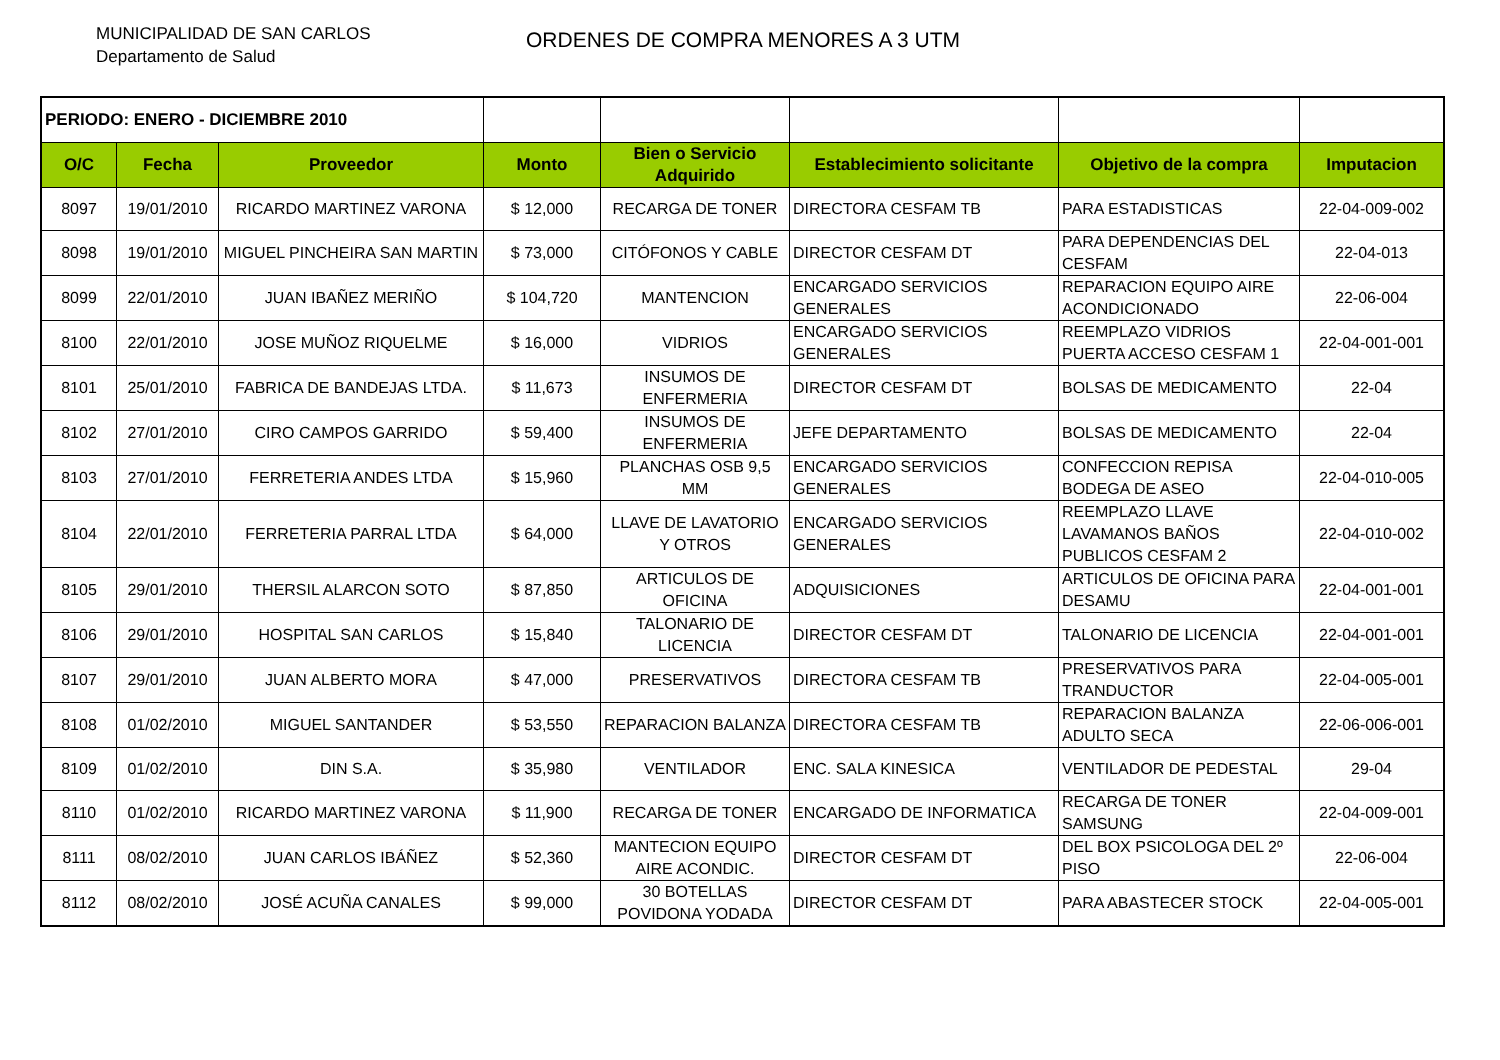MUNICIPALIDAD DE SAN CARLOS
Departamento de Salud
ORDENES DE COMPRA MENORES A 3 UTM
| PERIODO: ENERO - DICIEMBRE 2010 | | | | | | | |
| O/C | Fecha | Proveedor | Monto | Bien o Servicio Adquirido | Establecimiento solicitante | Objetivo de la compra | Imputacion |
| 8097 | 19/01/2010 | RICARDO MARTINEZ VARONA | $ 12,000 | RECARGA DE TONER | DIRECTORA CESFAM TB | PARA ESTADISTICAS | 22-04-009-002 |
| 8098 | 19/01/2010 | MIGUEL PINCHEIRA SAN MARTIN | $ 73,000 | CITÓFONOS Y CABLE | DIRECTOR CESFAM DT | PARA DEPENDENCIAS DEL CESFAM | 22-04-013 |
| 8099 | 22/01/2010 | JUAN IBAÑEZ MERIÑO | $ 104,720 | MANTENCION | ENCARGADO SERVICIOS GENERALES | REPARACION EQUIPO AIRE ACONDICIONADO | 22-06-004 |
| 8100 | 22/01/2010 | JOSE MUÑOZ RIQUELME | $ 16,000 | VIDRIOS | ENCARGADO SERVICIOS GENERALES | REEMPLAZO VIDRIOS PUERTA ACCESO CESFAM 1 | 22-04-001-001 |
| 8101 | 25/01/2010 | FABRICA DE BANDEJAS LTDA. | $ 11,673 | INSUMOS DE ENFERMERIA | DIRECTOR CESFAM DT | BOLSAS DE MEDICAMENTO | 22-04 |
| 8102 | 27/01/2010 | CIRO CAMPOS GARRIDO | $ 59,400 | INSUMOS DE ENFERMERIA | JEFE DEPARTAMENTO | BOLSAS DE MEDICAMENTO | 22-04 |
| 8103 | 27/01/2010 | FERRETERIA ANDES LTDA | $ 15,960 | PLANCHAS OSB 9,5 MM | ENCARGADO SERVICIOS GENERALES | CONFECCION REPISA BODEGA DE ASEO | 22-04-010-005 |
| 8104 | 22/01/2010 | FERRETERIA PARRAL LTDA | $ 64,000 | LLAVE DE LAVATORIO Y OTROS | ENCARGADO SERVICIOS GENERALES | REEMPLAZO LLAVE LAVAMANOS BAÑOS PUBLICOS CESFAM 2 | 22-04-010-002 |
| 8105 | 29/01/2010 | THERSIL ALARCON SOTO | $ 87,850 | ARTICULOS DE OFICINA | ADQUISICIONES | ARTICULOS DE OFICINA PARA DESAMU | 22-04-001-001 |
| 8106 | 29/01/2010 | HOSPITAL SAN CARLOS | $ 15,840 | TALONARIO DE LICENCIA | DIRECTOR CESFAM DT | TALONARIO DE LICENCIA | 22-04-001-001 |
| 8107 | 29/01/2010 | JUAN ALBERTO MORA | $ 47,000 | PRESERVATIVOS | DIRECTORA CESFAM TB | PRESERVATIVOS PARA TRANDUCTOR | 22-04-005-001 |
| 8108 | 01/02/2010 | MIGUEL SANTANDER | $ 53,550 | REPARACION BALANZA | DIRECTORA CESFAM TB | REPARACION BALANZA ADULTO SECA | 22-06-006-001 |
| 8109 | 01/02/2010 | DIN S.A. | $ 35,980 | VENTILADOR | ENC. SALA KINESICA | VENTILADOR DE PEDESTAL | 29-04 |
| 8110 | 01/02/2010 | RICARDO MARTINEZ VARONA | $ 11,900 | RECARGA DE TONER | ENCARGADO DE INFORMATICA | RECARGA DE TONER SAMSUNG | 22-04-009-001 |
| 8111 | 08/02/2010 | JUAN CARLOS IBÁÑEZ | $ 52,360 | MANTECION EQUIPO AIRE ACONDIC. | DIRECTOR CESFAM DT | DEL BOX PSICOLOGA DEL 2º PISO | 22-06-004 |
| 8112 | 08/02/2010 | JOSÉ ACUÑA CANALES | $ 99,000 | 30 BOTELLAS POVIDONA YODADA | DIRECTOR CESFAM DT | PARA ABASTECER STOCK | 22-04-005-001 |